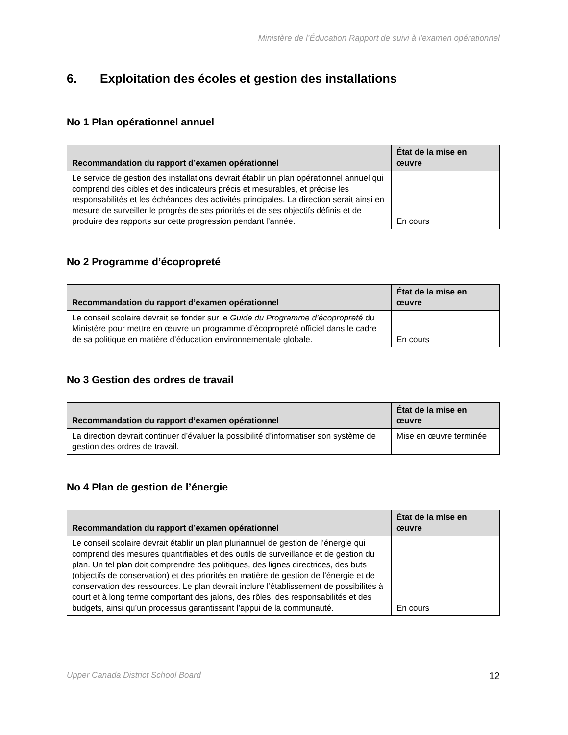Ministère de l’Éducation Rapport de suivi à l’examen opérationnel
6. Exploitation des écoles et gestion des installations
No 1 Plan opérationnel annuel
| Recommandation du rapport d’examen opérationnel | État de la mise en œuvre |
| --- | --- |
| Le service de gestion des installations devrait établir un plan opérationnel annuel qui comprend des cibles et des indicateurs précis et mesurables, et précise les responsabilités et les échéances des activités principales. La direction serait ainsi en mesure de surveiller le progrès de ses priorités et de ses objectifs définis et de produire des rapports sur cette progression pendant l’année. | En cours |
No 2 Programme d’écopropreté
| Recommandation du rapport d’examen opérationnel | État de la mise en œuvre |
| --- | --- |
| Le conseil scolaire devrait se fonder sur le Guide du Programme d’écopropreté du Ministère pour mettre en œuvre un programme d’écopropreté officiel dans le cadre de sa politique en matière d’éducation environnementale globale. | En cours |
No 3 Gestion des ordres de travail
| Recommandation du rapport d’examen opérationnel | État de la mise en œuvre |
| --- | --- |
| La direction devrait continuer d’évaluer la possibilité d’informatiser son système de gestion des ordres de travail. | Mise en œuvre terminée |
No 4 Plan de gestion de l’énergie
| Recommandation du rapport d’examen opérationnel | État de la mise en œuvre |
| --- | --- |
| Le conseil scolaire devrait établir un plan pluriannuel de gestion de l’énergie qui comprend des mesures quantifiables et des outils de surveillance et de gestion du plan. Un tel plan doit comprendre des politiques, des lignes directrices, des buts (objectifs de conservation) et des priorités en matière de gestion de l’énergie et de conservation des ressources. Le plan devrait inclure l’établissement de possibilités à court et à long terme comportant des jalons, des rôles, des responsabilités et des budgets, ainsi qu’un processus garantissant l’appui de la communauté. | En cours |
Upper Canada District School Board 12